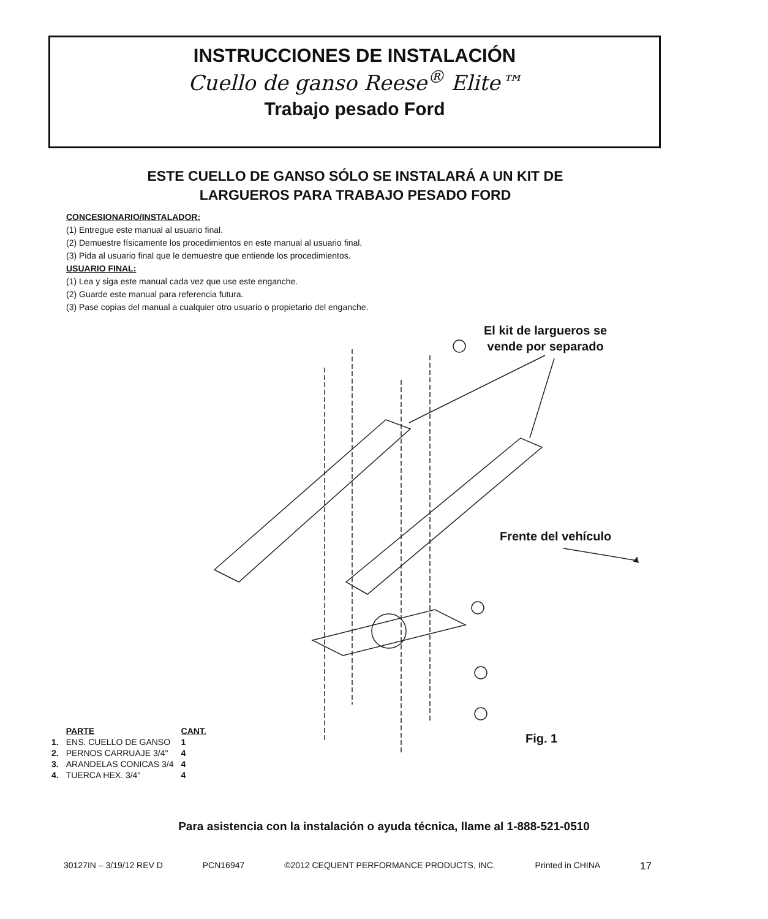INSTRUCCIONES DE INSTALACIÓN
Cuello de ganso Reese<sup>®</sup> Elite™
Trabajo pesado Ford
ESTE CUELLO DE GANSO SÓLO SE INSTALARÁ A UN KIT DE
LARGUEROS PARA TRABAJO PESADO FORD
CONCESIONARIO/INSTALADOR:
(1) Entregue este manual al usuario final.
(2) Demuestre físicamente los procedimientos en este manual al usuario final.
(3) Pida al usuario final que le demuestre que entiende los procedimientos.
USUARIO FINAL:
(1) Lea y siga este manual cada vez que use este enganche.
(2) Guarde este manual para referencia futura.
(3) Pase copias del manual a cualquier otro usuario o propietario del enganche.
El kit de largueros se
vende por separado
Frente del vehículo
Fig. 1
| | PARTE | CANT. |
| --- | --- | --- |
| 1. | ENS. CUELLO DE GANSO | 1 |
| 2. | PERNOS CARRUAJE 3/4" | 4 |
| 3. | ARANDELAS CONICAS 3/4 | 4 |
| 4. | TUERCA HEX. 3/4" | 4 |
Para asistencia con la instalación o ayuda técnica, llame al 1-888-521-0510
30127IN – 3/19/12 REV D PCN16947 ©2012 CEQUENT PERFORMANCE PRODUCTS, INC. Printed in CHINA 17